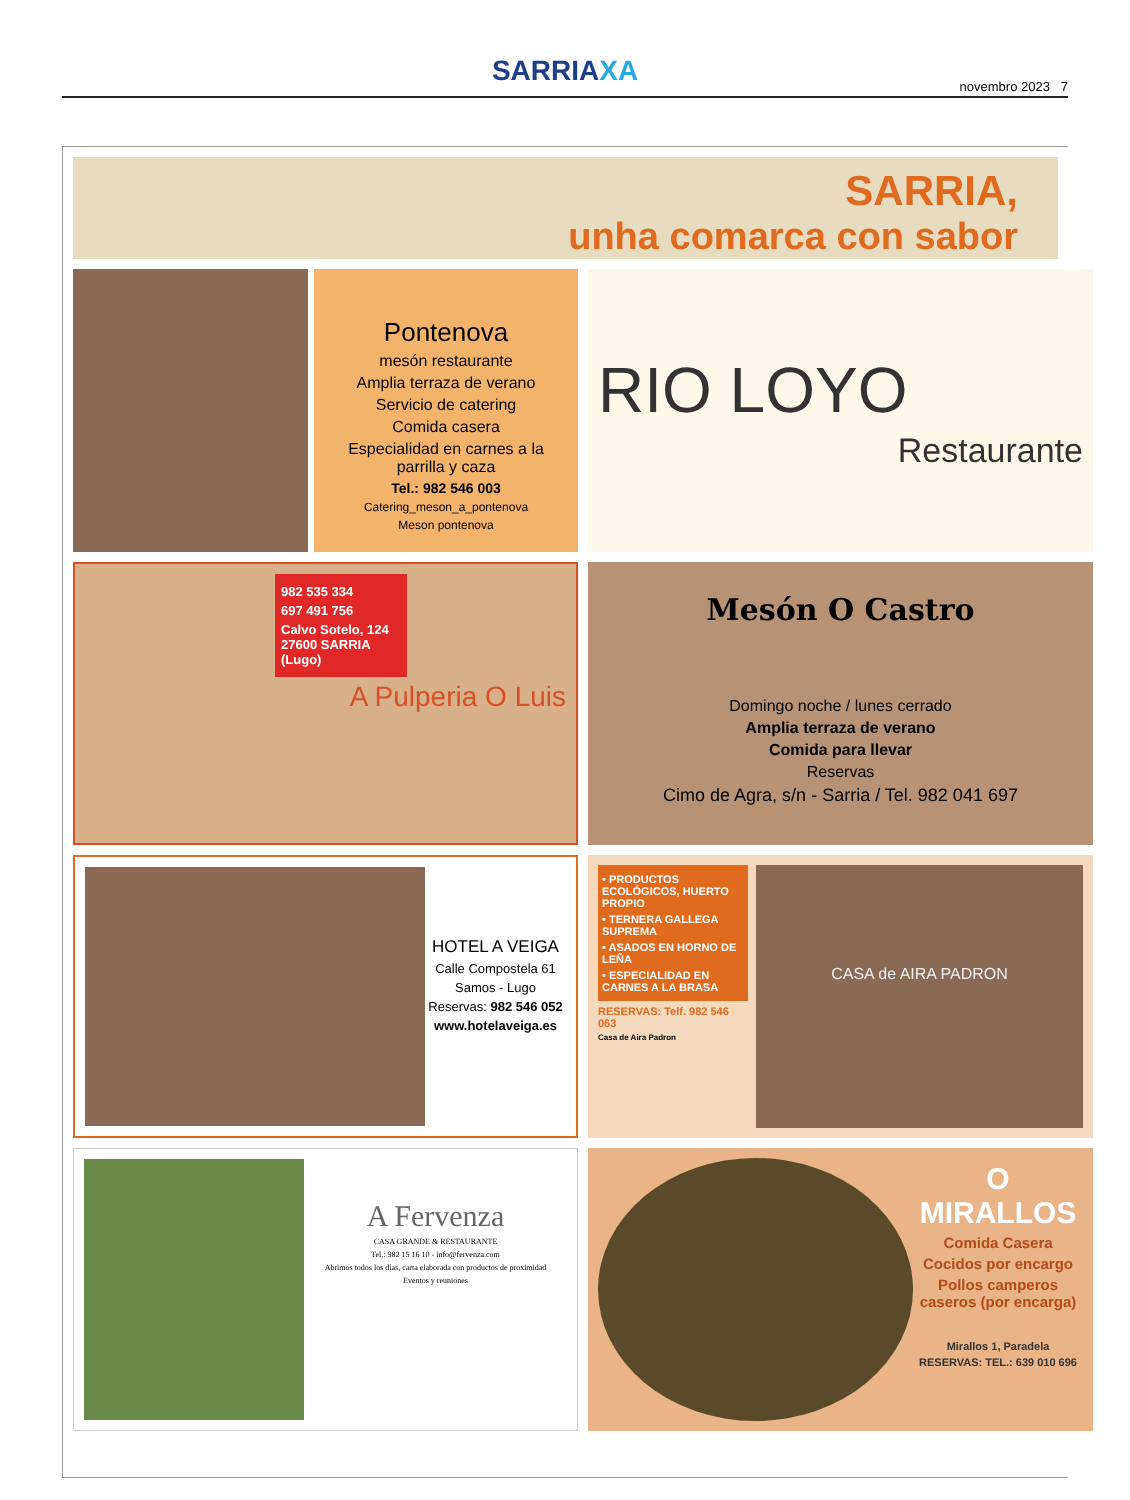SARRIAXA
novembro 2023 7
SARRIA,
unha comarca con sabor
Pontenova
mesón restaurante
Amplia terraza de verano
Servicio de catering
Comida casera
Especialidad en carnes a la parrilla y caza
Tel.: 982 546 003
Catering_meson_a_pontenova
Meson pontenova
RIO LOYO
Restaurante
982 535 334
697 491 756
Calvo Sotelo, 124 27600 SARRIA (Lugo)
A Pulperia O Luis
Mesón O Castro
Domingo noche / lunes cerrado
Amplia terraza de verano
Comida para llevar
Reservas
Cimo de Agra, s/n - Sarria / Tel. 982 041 697
HOTEL A VEIGA
Calle Compostela 61
Samos - Lugo
Reservas: 982 546 052
www.hotelaveiga.es
• PRODUCTOS ECOLÓGICOS, HUERTO PROPIO
• TERNERA GALLEGA SUPREMA
• ASADOS EN HORNO DE LEÑA
• ESPECIALIDAD EN CARNES A LA BRASA
RESERVAS: Telf. 982 546 063
Casa de Aira Padron
CASA de AIRA PADRON
A Fervenza
CASA GRANDE & RESTAURANTE
Tel.: 982 15 16 10 - info@fervenza.com
Abrimos todos los días, carta elaborada con productos de proximidad
Eventos y reuniones
O MIRALLOS
Comida Casera
Cocidos por encargo
Pollos camperos caseros (por encarga)
Mirallos 1, Paradela
RESERVAS: TEL.: 639 010 696